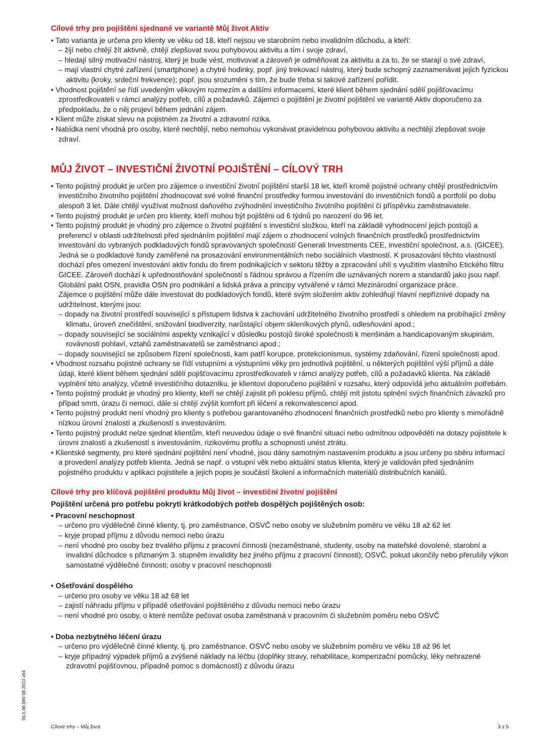Cílové trhy pro pojištění sjednané ve variantě Můj život Aktiv
• Tato varianta je určena pro klienty ve věku od 18, kteří nejsou ve starobním nebo invalidním důchodu, a kteří:
– žijí nebo chtějí žít aktivně, chtějí zlepšovat svou pohybovou aktivitu a tím i svoje zdraví,
– hledají silný motivační nástroj, který je bude vést, motivovat a zároveň je odměňovat za aktivitu a za to, že se starají o své zdraví,
– mají vlastní chytré zařízení (smartphone) a chytré hodinky, popř. jiný trekovací nástroj, který bude schopný zaznamenávat jejich fyzickou aktivitu (kroky, srdeční frekvence); popř. jsou srozuměni s tím, že bude třeba si takové zařízení pořídit.
• Vhodnost pojištění se řídí uvedeným věkovým rozmezím a dalšími informacemi, které klient během sjednání sdělí pojišťovacímu zprostředkovateli v rámci analýzy potřeb, cílů a požadavků. Zájemci o pojištění je životní pojištění ve variantě Aktiv doporučeno za předpokladu, že o něj projeví během jednání zájem.
• Klient může získat slevu na pojistném za životní a zdravotní rizika.
• Nabídka není vhodná pro osoby, které nechtějí, nebo nemohou vykonávat pravidelnou pohybovou aktivitu a nechtějí zlepšovat svoje zdraví.
MŮJ ŽIVOT – INVESTIČNÍ ŽIVOTNÍ POJIŠTĚNÍ – CÍLOVÝ TRH
• Tento pojistný produkt je určen pro zájemce o investiční životní pojištění starší 18 let, kteří kromě pojistné ochrany chtějí prostřednictvím investičního životního pojištění zhodnocovat své volné finanční prostředky formou investování do investičních fondů a portfolií po dobu alespoň 3 let. Dále chtějí využívat možnost daňového zvýhodnění investičního životního pojištění či příspěvku zaměstnavatele.
• Tento pojistný produkt je určen pro klienty, kteří mohou být pojištěni od 6 týdnů po narození do 96 let.
• Tento pojistný produkt je vhodný pro zájemce o životní pojištění s investiční složkou, kteří na základě vyhodnocení jejich postojů a preferencí v oblasti udržitelnosti před sjednáním pojištění mají zájem o zhodnocení volných finančních prostředků prostřednictvím investování do vybraných podkladových fondů spravovaných společností Generali Investments CEE, investiční společnost, a.s. (GICEE).
Jedná se o podkladové fondy zaměřené na prosazování environmentálních nebo sociálních vlastností. K prosazování těchto vlastností dochází přes omezení investování aktiv fondu do firem podnikajících v sektoru těžby a zpracování uhlí s využitím vlastního Etického filtru GICEE. Zároveň dochází k upřednostňování společností s řádnou správou a řízením dle uznávaných norem a standardů jako jsou např. Globální pakt OSN, pravidla OSN pro podnikání a lidská práva a principy vytvářené v rámci Mezinárodní organizace práce.
Zájemce o pojištění může dále investovat do podkladových fondů, které svým složením aktiv zohledňují hlavní nepříznivé dopady na udržitelnost, kterými jsou:
– dopady na životní prostředí související s přístupem lidstva k zachování udržitelného životního prostředí s ohledem na probíhající změny klimatu, úroveň znečištění, snižování biodiverzity, narůstající objem skleníkových plynů, odlesňování apod.;
– dopady související se sociálními aspekty vznikající v důsledku postojů široké společnosti k menšinám a handicapovaným skupinám, rovávnosti pohlaví, vztahů zaměstnavatelů se zaměstnanci apod.;
– dopady související se způsobem řízení společnosti, kam patří korupce, protekcionismus, systémy zdaňování, řízení společnosti apod.
• Vhodnost rozsahu pojistné ochrany se řídí vstupními a výstupními věky pro jednotlivá pojištění, u některých pojištění výší příjmů a dále údaji, které klient během sjednání sdělí pojišťovacímu zprostředkovateli v rámci analýzy potřeb, cílů a požadavků klienta. Na základě vyplnění této analýzy, včetně investičního dotazníku, je klientovi doporučeno pojištění v rozsahu, který odpovídá jeho aktuálním potřebám.
• Tento pojistný produkt je vhodný pro klienty, kteří se chtějí zajistit při poklesu příjmů, chtějí mít jistotu splnění svých finančních závazků pro případ smrti, úrazu či nemoci, dále si chtějí zvýšit komfort při léčení a rekonvalescenci apod.
• Tento pojistný produkt není vhodný pro klienty s potřebou garantovaného zhodnocení finančních prostředků nebo pro klienty s mimořádně nízkou úrovní znalostí a zkušeností s investováním.
• Tento pojistný produkt nelze sjednat klientům, kteří neuvedou údaje o své finanční situaci nebo odmítnou odpověděti na dotazy pojistitele k úrovni znalostí a zkušeností s investováním, rizikovému profilu a schopnosti unést ztrátu.
• Klientské segmenty, pro které sjednání pojištění není vhodné, jsou dány samotným nastavením produktu a jsou určeny po sběru informací a provedení analýzy potřeb klienta. Jedná se např. o vstupní věk nebo aktuální status klienta, který je validován před sjednáním pojistného produktu v aplikaci pojistitele a jejich popis je součástí školení a informačních materiálů distribučních kanálů.
Cílové trhy pro klíčová pojištění produktu Můj život – investiční životní pojištění
Pojištění určená pro potřebu pokrytí krátkodobých potřeb dospělých pojištěných osob:
• Pracovní neschopnost
– určeno pro výdělečně činné klienty, tj. pro zaměstnance, OSVČ nebo osoby ve služebním poměru ve věku 18 až 62 let
– kryje propad příjmu z důvodu nemoci nebo úrazu
– není vhodné pro osoby bez trvalého příjmu z pracovní činnosti (nezaměstnané, studenty, osoby na mateřské dovolené, starobní a invalidní důchodce s přiznaným 3. stupněm invalidity bez jiného příjmu z pracovní činnosti); OSVČ, pokud ukončily nebo přerušily výkon samostatné výdělečné činnosti; osoby v pracovní neschopnosti
• Ošetřování dospělého
– určeno pro osoby ve věku 18 až 68 let
– zajistí náhradu příjmu v případě ošetřování pojištěného z důvodu nemoci nebo úrazu
– není vhodné pro osoby, o které nemůže pečovat osoba zaměstnaná v pracovním či služebním poměru nebo OSVČ
• Doba nezbytného léčení úrazu
– určeno pro výdělečně činné klienty, tj. pro zaměstnance, OSVČ nebo osoby ve služebním poměru ve věku 18 až 96 let
– kryje případný výpadek příjmů a zvýšené náklady na léčbu (doplňky stravy, rehabilitace, kompenzační pomůcky, léky nehrazené zdravotní pojišťovnou, případně pomoc s domácností) z důvodu úrazu
99.5.00.080 08.2023 v04
Cílové trhy – Můj život 3 z 5